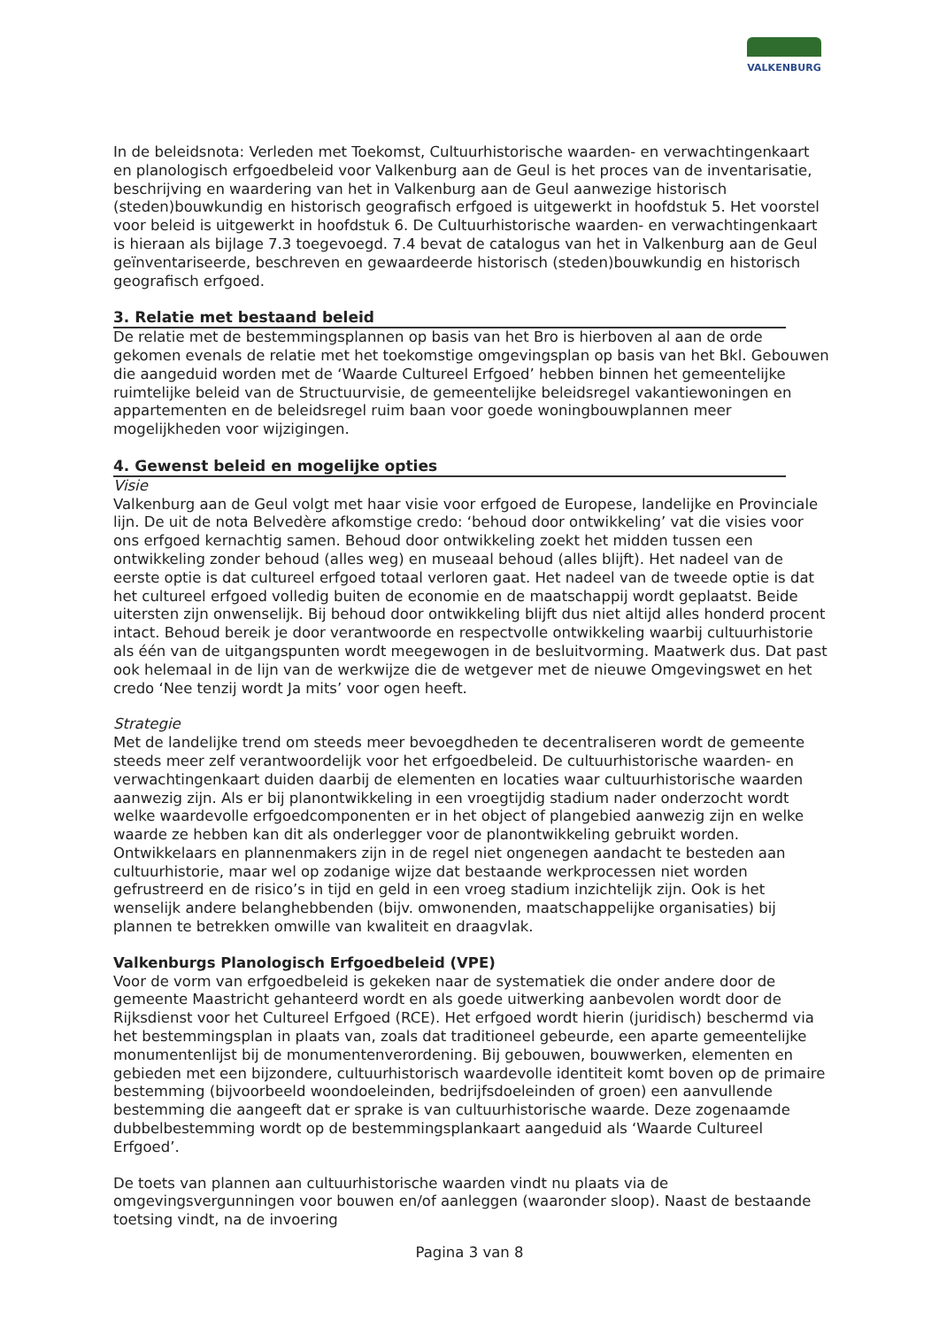VALKENBURG
In de beleidsnota: Verleden met Toekomst, Cultuurhistorische waarden- en verwachtingenkaart en planologisch erfgoedbeleid voor Valkenburg aan de Geul is het proces van de inventarisatie, beschrijving en waardering van het in Valkenburg aan de Geul aanwezige historisch (steden)bouwkundig en historisch geografisch erfgoed is uitgewerkt in hoofdstuk 5. Het voorstel voor beleid is uitgewerkt in hoofdstuk 6. De Cultuurhistorische waarden- en verwachtingenkaart is hieraan als bijlage 7.3 toegevoegd. 7.4 bevat de catalogus van het in Valkenburg aan de Geul geïnventariseerde, beschreven en gewaardeerde historisch (steden)bouwkundig en historisch geografisch erfgoed.
3. Relatie met bestaand beleid
De relatie met de bestemmingsplannen op basis van het Bro is hierboven al aan de orde gekomen evenals de relatie met het toekomstige omgevingsplan op basis van het Bkl. Gebouwen die aangeduid worden met de ‘Waarde Cultureel Erfgoed’ hebben binnen het gemeentelijke ruimtelijke beleid van de Structuurvisie, de gemeentelijke beleidsregel vakantiewoningen en appartementen en de beleidsregel ruim baan voor goede woningbouwplannen meer mogelijkheden voor wijzigingen.
4. Gewenst beleid en mogelijke opties
Visie
Valkenburg aan de Geul volgt met haar visie voor erfgoed de Europese, landelijke en Provinciale lijn. De uit de nota Belvedère afkomstige credo: ‘behoud door ontwikkeling’ vat die visies voor ons erfgoed kernachtig samen. Behoud door ontwikkeling zoekt het midden tussen een ontwikkeling zonder behoud (alles weg) en museaal behoud (alles blijft). Het nadeel van de eerste optie is dat cultureel erfgoed totaal verloren gaat. Het nadeel van de tweede optie is dat het cultureel erfgoed volledig buiten de economie en de maatschappij wordt geplaatst. Beide uitersten zijn onwenselijk. Bij behoud door ontwikkeling blijft dus niet altijd alles honderd procent intact. Behoud bereik je door verantwoorde en respectvolle ontwikkeling waarbij cultuurhistorie als één van de uitgangspunten wordt meegewogen in de besluitvorming. Maatwerk dus. Dat past ook helemaal in de lijn van de werkwijze die de wetgever met de nieuwe Omgevingswet en het credo ‘Nee tenzij wordt Ja mits’ voor ogen heeft.
Strategie
Met de landelijke trend om steeds meer bevoegdheden te decentraliseren wordt de gemeente steeds meer zelf verantwoordelijk voor het erfgoedbeleid. De cultuurhistorische waarden- en verwachtingenkaart duiden daarbij de elementen en locaties waar cultuurhistorische waarden aanwezig zijn. Als er bij planontwikkeling in een vroegtijdig stadium nader onderzocht wordt welke waardevolle erfgoedcomponenten er in het object of plangebied aanwezig zijn en welke waarde ze hebben kan dit als onderlegger voor de planontwikkeling gebruikt worden. Ontwikkelaars en plannenmakers zijn in de regel niet ongenegen aandacht te besteden aan cultuurhistorie, maar wel op zodanige wijze dat bestaande werkprocessen niet worden gefrustreerd en de risico’s in tijd en geld in een vroeg stadium inzichtelijk zijn. Ook is het wenselijk andere belanghebbenden (bijv. omwonenden, maatschappelijke organisaties) bij plannen te betrekken omwille van kwaliteit en draagvlak.
Valkenburgs Planologisch Erfgoedbeleid (VPE)
Voor de vorm van erfgoedbeleid is gekeken naar de systematiek die onder andere door de gemeente Maastricht gehanteerd wordt en als goede uitwerking aanbevolen wordt door de Rijksdienst voor het Cultureel Erfgoed (RCE). Het erfgoed wordt hierin (juridisch) beschermd via het bestemmingsplan in plaats van, zoals dat traditioneel gebeurde, een aparte gemeentelijke monumentenlijst bij de monumentenverordening. Bij gebouwen, bouwwerken, elementen en gebieden met een bijzondere, cultuurhistorisch waardevolle identiteit komt boven op de primaire bestemming (bijvoorbeeld woondoeleinden, bedrijfsdoeleinden of groen) een aanvullende bestemming die aangeeft dat er sprake is van cultuurhistorische waarde. Deze zogenaamde dubbelbestemming wordt op de bestemmingsplankaart aangeduid als ‘Waarde Cultureel Erfgoed’.
De toets van plannen aan cultuurhistorische waarden vindt nu plaats via de omgevingsvergunningen voor bouwen en/of aanleggen (waaronder sloop). Naast de bestaande toetsing vindt, na de invoering
Pagina 3 van 8